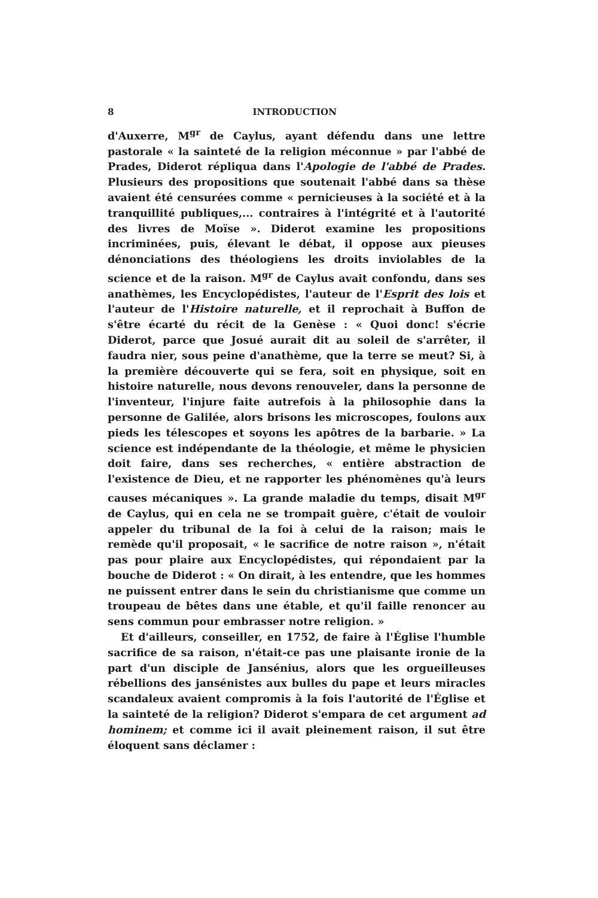8 INTRODUCTION
d'Auxerre, M<sup>gr</sup> de Caylus, ayant défendu dans une lettre pastorale « la sainteté de la religion méconnue » par l'abbé de Prades, Diderot répliqua dans l'Apologie de l'abbé de Prades. Plusieurs des propositions que soutenait l'abbé dans sa thèse avaient été censurées comme « pernicieuses à la société et à la tranquillité publiques,... contraires à l'intégrité et à l'autorité des livres de Moïse ». Diderot examine les propositions incriminées, puis, élevant le débat, il oppose aux pieuses dénonciations des théologiens les droits inviolables de la science et de la raison. M<sup>gr</sup> de Caylus avait confondu, dans ses anathèmes, les Encyclopédistes, l'auteur de l'Esprit des lois et l'auteur de l'Histoire naturelle, et il reprochait à Buffon de s'être écarté du récit de la Genèse : « Quoi donc! s'écrie Diderot, parce que Josué aurait dit au soleil de s'arrêter, il faudra nier, sous peine d'anathème, que la terre se meut? Si, à la première découverte qui se fera, soit en physique, soit en histoire naturelle, nous devons renouveler, dans la personne de l'inventeur, l'injure faite autrefois à la philosophie dans la personne de Galilée, alors brisons les microscopes, foulons aux pieds les télescopes et soyons les apôtres de la barbarie. » La science est indépendante de la théologie, et même le physicien doit faire, dans ses recherches, « entière abstraction de l'existence de Dieu, et ne rapporter les phénomènes qu'à leurs causes mécaniques ». La grande maladie du temps, disait M<sup>gr</sup> de Caylus, qui en cela ne se trompait guère, c'était de vouloir appeler du tribunal de la foi à celui de la raison; mais le remède qu'il proposait, « le sacrifice de notre raison », n'était pas pour plaire aux Encyclopédistes, qui répondaient par la bouche de Diderot : « On dirait, à les entendre, que les hommes ne puissent entrer dans le sein du christianisme que comme un troupeau de bêtes dans une étable, et qu'il faille renoncer au sens commun pour embrasser notre religion. »
Et d'ailleurs, conseiller, en 1752, de faire à l'Église l'humble sacrifice de sa raison, n'était-ce pas une plaisante ironie de la part d'un disciple de Jansénius, alors que les orgueilleuses rébellions des jansénistes aux bulles du pape et leurs miracles scandaleux avaient compromis à la fois l'autorité de l'Église et la sainteté de la religion? Diderot s'empara de cet argument ad hominem; et comme ici il avait pleinement raison, il sut être éloquent sans déclamer :